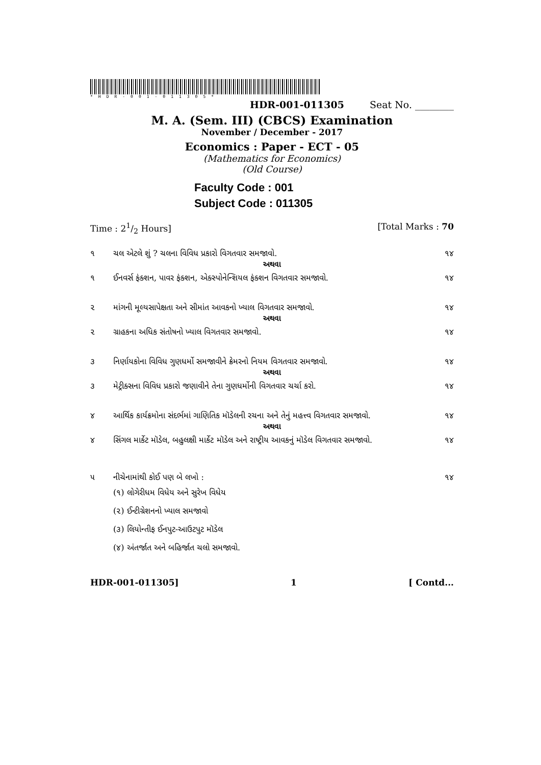*HDR-001-011305*
HDR-001-011305 Seat No. ________
M. A. (Sem. III) (CBCS) Examination
November / December - 2017
Economics : Paper - ECT - 05
(Mathematics for Economics)
(Old Course)
Faculty Code : 001
Subject Code : 011305
Time : 21/2 Hours] [Total Marks : 70
૧ ચલ એટલે શું ? ચલના વિવિધ પ્રકારો વિગતવાર સમજાવો. ૧૪
અથવા
૧ ઈનવર્સ ફંક્શન, પાવર ફંક્શન, એક્સ્પોનેન્શિયલ ફંક્શન વિગતવાર સમજાવો. ૧૪
૨ માંગની મૂલ્યસાપેક્ષતા અને સીમાંત આવકનો ખ્યાલ વિગતવાર સમજાવો. ૧૪
અથવા
૨ ગ્રાહકના અધિક સંતોષનો ખ્યાલ વિગતવાર સમજાવો. ૧૪
૩ નિર્ણાયકોના વિવિધ ગુણધર્મો સમજાવીને ક્રેમરનો નિયમ વિગતવાર સમજાવો. ૧૪
અથવા
૩ મેટ્રીક્સના વિવિધ પ્રકારો જણાવીને તેના ગુણધર્મોની વિગતવાર ચર્ચા કરો. ૧૪
૪ આર્થિક કાર્યક્રમોના સંદર્ભમાં ગાણિતિક મૉડેલની રચના અને તેનું મહત્ત્વ વિગતવાર સમજાવો. ૧૪
અથવા
૪ સિંગલ માર્કેટ મૉડેલ, બહુલક્ષી માર્કેટ મૉડેલ અને રાષ્ટ્રીય આવકનું મૉડેલ વિગતવાર સમજાવો. ૧૪
૫ નીચેનામાંથી કોઈ પણ બે લખો : ૧૪
(૧) લોગેરીધમ વિધેય અને સુરેખ વિધેય
(૨) ઈન્ટીગ્રેશનનો ખ્યાલ સમજાવો
(૩) લિયોન્તીફ ઈનપુટ-આઉટપુટ મૉડેલ
(૪) અંતર્જાત અને બહિર્જાત ચલો સમજાવો.
HDR-001-011305] 1 [ Contd...